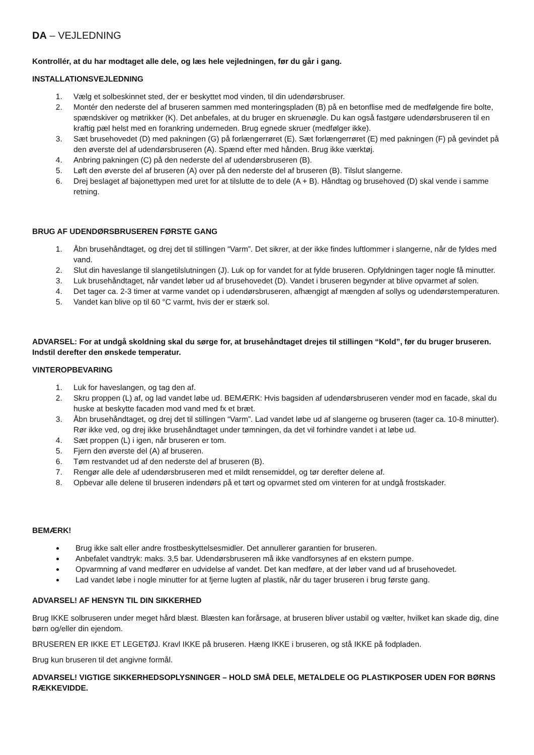DA – VEJLEDNING
Kontrollér, at du har modtaget alle dele, og læs hele vejledningen, før du går i gang.
INSTALLATIONSVEJLEDNING
1. Vælg et solbeskinnet sted, der er beskyttet mod vinden, til din udendørsbruser.
2. Montér den nederste del af bruseren sammen med monteringspladen (B) på en betonflise med de medfølgende fire bolte, spændskiver og møtrikker (K). Det anbefales, at du bruger en skruenøgle. Du kan også fastgøre udendørsbruseren til en kraftig pæl helst med en forankring underneden. Brug egnede skruer (medfølger ikke).
3. Sæt brusehovedet (D) med pakningen (G) på forlængerrøret (E). Sæt forlængerrøret (E) med pakningen (F) på gevindet på den øverste del af udendørsbruseren (A). Spænd efter med hånden. Brug ikke værktøj.
4. Anbring pakningen (C) på den nederste del af udendørsbruseren (B).
5. Løft den øverste del af bruseren (A) over på den nederste del af bruseren (B). Tilslut slangerne.
6. Drej beslaget af bajonettypen med uret for at tilslutte de to dele (A + B). Håndtag og brusehoved (D) skal vende i samme retning.
BRUG AF UDENDØRSBRUSEREN FØRSTE GANG
1. Åbn brusehåndtaget, og drej det til stillingen “Varm”. Det sikrer, at der ikke findes luftlommer i slangerne, når de fyldes med vand.
2. Slut din haveslange til slangetilslutningen (J). Luk op for vandet for at fylde bruseren. Opfyldningen tager nogle få minutter.
3. Luk brusehåndtaget, når vandet løber ud af brusehovedet (D). Vandet i bruseren begynder at blive opvarmet af solen.
4. Det tager ca. 2-3 timer at varme vandet op i udendørsbruseren, afhængigt af mængden af sollys og udendørstemperaturen.
5. Vandet kan blive op til 60 °C varmt, hvis der er stærk sol.
ADVARSEL: For at undgå skoldning skal du sørge for, at brusehåndtaget drejes til stillingen “Kold”, før du bruger bruseren. Indstil derefter den ønskede temperatur.
VINTEROPBEVARING
1. Luk for haveslangen, og tag den af.
2. Skru proppen (L) af, og lad vandet løbe ud. BEMÆRK: Hvis bagsiden af udendørsbruseren vender mod en facade, skal du huske at beskytte facaden mod vand med fx et bræt.
3. Åbn brusehåndtaget, og drej det til stillingen “Varm”. Lad vandet løbe ud af slangerne og bruseren (tager ca. 10-8 minutter). Rør ikke ved, og drej ikke brusehåndtaget under tømningen, da det vil forhindre vandet i at løbe ud.
4. Sæt proppen (L) i igen, når bruseren er tom.
5. Fjern den øverste del (A) af bruseren.
6. Tøm restvandet ud af den nederste del af bruseren (B).
7. Rengør alle dele af udendørsbruseren med et mildt rensemiddel, og tør derefter delene af.
8. Opbevar alle delene til bruseren indendørs på et tørt og opvarmet sted om vinteren for at undgå frostskader.
BEMÆRK!
Brug ikke salt eller andre frostbeskyttelsesmidler. Det annullerer garantien for bruseren.
Anbefalet vandtryk: maks. 3,5 bar. Udendørsbruseren må ikke vandforsynes af en ekstern pumpe.
Opvarmning af vand medfører en udvidelse af vandet. Det kan medføre, at der løber vand ud af brusehovedet.
Lad vandet løbe i nogle minutter for at fjerne lugten af plastik, når du tager bruseren i brug første gang.
ADVARSEL! AF HENSYN TIL DIN SIKKERHED
Brug IKKE solbruseren under meget hård blæst. Blæsten kan forårsage, at bruseren bliver ustabil og vælter, hvilket kan skade dig, dine børn og/eller din ejendom.
BRUSEREN ER IKKE ET LEGETØJ. Kravl IKKE på bruseren. Hæng IKKE i bruseren, og stå IKKE på fodpladen.
Brug kun bruseren til det angivne formål.
ADVARSEL! VIGTIGE SIKKERHEDSOPLYSNINGER – HOLD SMÅ DELE, METALDELE OG PLASTIKPOSER UDEN FOR BØRNS RÆKKEVIDDE.